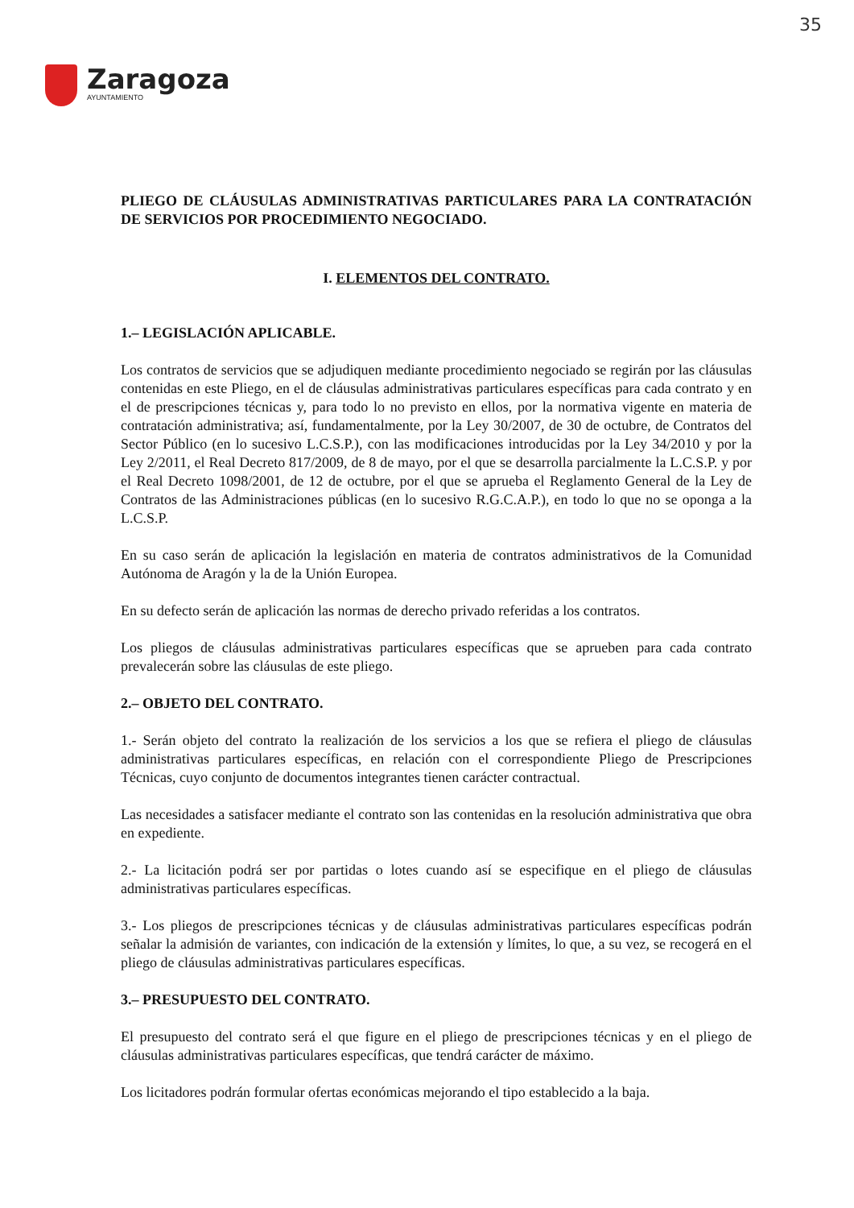35
Zaragoza
AYUNTAMIENTO
PLIEGO DE CLÁUSULAS ADMINISTRATIVAS PARTICULARES PARA LA CONTRATACIÓN DE SERVICIOS POR PROCEDIMIENTO NEGOCIADO.
I. ELEMENTOS DEL CONTRATO.
1.– LEGISLACIÓN APLICABLE.
Los contratos de servicios que se adjudiquen mediante procedimiento negociado se regirán por las cláusulas contenidas en este Pliego, en el de cláusulas administrativas particulares específicas para cada contrato y en el de prescripciones técnicas y, para todo lo no previsto en ellos, por la normativa vigente en materia de contratación administrativa; así, fundamentalmente, por la Ley 30/2007, de 30 de octubre, de Contratos del Sector Público (en lo sucesivo L.C.S.P.), con las modificaciones introducidas por la Ley 34/2010 y por la Ley 2/2011, el Real Decreto 817/2009, de 8 de mayo, por el que se desarrolla parcialmente la L.C.S.P. y por el Real Decreto 1098/2001, de 12 de octubre, por el que se aprueba el Reglamento General de la Ley de Contratos de las Administraciones públicas (en lo sucesivo R.G.C.A.P.), en todo lo que no se oponga a la L.C.S.P.
En su caso serán de aplicación la legislación en materia de contratos administrativos de la Comunidad Autónoma de Aragón y la de la Unión Europea.
En su defecto serán de aplicación las normas de derecho privado referidas a los contratos.
Los pliegos de cláusulas administrativas particulares específicas que se aprueben para cada contrato prevalecerán sobre las cláusulas de este pliego.
2.– OBJETO DEL CONTRATO.
1.- Serán objeto del contrato la realización de los servicios a los que se refiera el pliego de cláusulas administrativas particulares específicas, en relación con el correspondiente Pliego de Prescripciones Técnicas, cuyo conjunto de documentos integrantes tienen carácter contractual.
Las necesidades a satisfacer mediante el contrato son las contenidas en la resolución administrativa que obra en expediente.
2.- La licitación podrá ser por partidas o lotes cuando así se especifique en el pliego de cláusulas administrativas particulares específicas.
3.- Los pliegos de prescripciones técnicas y de cláusulas administrativas particulares específicas podrán señalar la admisión de variantes, con indicación de la extensión y límites, lo que, a su vez, se recogerá en el pliego de cláusulas administrativas particulares específicas.
3.– PRESUPUESTO DEL CONTRATO.
El presupuesto del contrato será el que figure en el pliego de prescripciones técnicas y en el pliego de cláusulas administrativas particulares específicas, que tendrá carácter de máximo.
Los licitadores podrán formular ofertas económicas mejorando el tipo establecido a la baja.